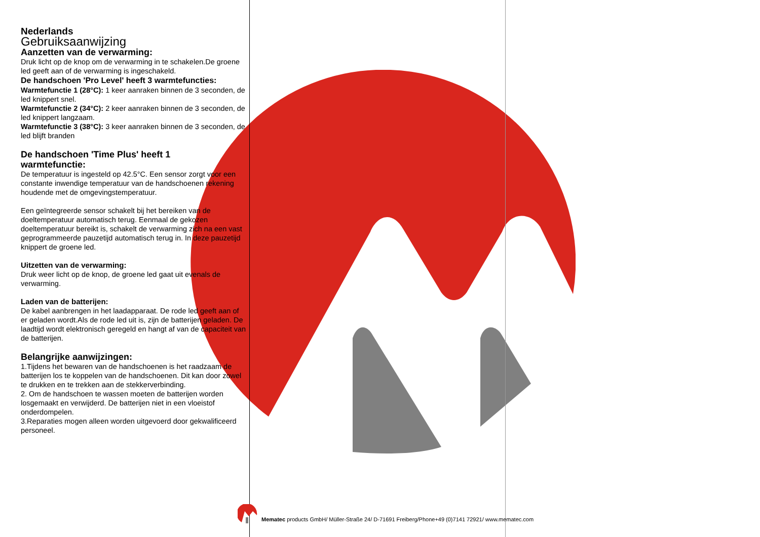Nederlands
Gebruiksaanwijzing
Aanzetten van de verwarming:
Druk licht op de knop om de verwarming in te schakelen.De groene led geeft aan of de verwarming is ingeschakeld.
De handschoen 'Pro Level' heeft 3 warmtefuncties:
Warmtefunctie 1 (28°C): 1 keer aanraken binnen de 3 seconden, de led knippert snel.
Warmtefunctie 2 (34°C): 2 keer aanraken binnen de 3 seconden, de led knippert langzaam.
Warmtefunctie 3 (38°C): 3 keer aanraken binnen de 3 seconden, de led blijft branden
De handschoen 'Time Plus' heeft 1
warmtefunctie:
De temperatuur is ingesteld op 42.5°C. Een sensor zorgt voor een constante inwendige temperatuur van de handschoenen rekening houdende met de omgevingstemperatuur.
Een geïntegreerde sensor schakelt bij het bereiken van de doeltemperatuur automatisch terug. Eenmaal de gekozen doeltemperatuur bereikt is, schakelt de verwarming zich na een vast geprogrammeerde pauzetijd automatisch terug in. In deze pauzetijd knippert de groene led.
Uitzetten van de verwarming:
Druk weer licht op de knop, de groene led gaat uit evenals de verwarming.
Laden van de batterijen:
De kabel aanbrengen in het laadapparaat. De rode led geeft aan of er geladen wordt.Als de rode led uit is, zijn de batterijen geladen. De laadtijd wordt elektronisch geregeld en hangt af van de capaciteit van de batterijen.
Belangrijke aanwijzingen:
1.Tijdens het bewaren van de handschoenen is het raadzaam de batterijen los te koppelen van de handschoenen. Dit kan door zowel te drukken en te trekken aan de stekkerverbinding.
2. Om de handschoen te wassen moeten de batterijen worden losgemaakt en verwijderd. De batterijen niet in een vloeistof onderdompelen.
3.Reparaties mogen alleen worden uitgevoerd door gekwalificeerd personeel.
Mematec products GmbH/ Müller-Straße 24/ D-71691 Freiberg/Phone+49 (0)7141 72921/ www.mematec.com